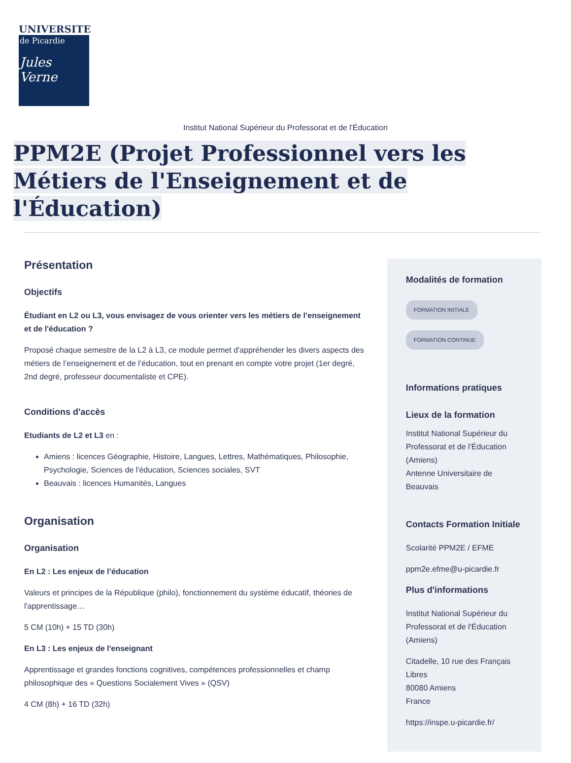UNIVERSITE
de Picardie
Jules Verne
Institut National Supérieur du Professorat et de l'Éducation
PPM2E (Projet Professionnel vers les Métiers de l'Enseignement et de l'Éducation)
Présentation
Objectifs
Étudiant en L2 ou L3, vous envisagez de vous orienter vers les métiers de l’enseignement et de l'éducation ?
Proposé chaque semestre de la L2 à L3, ce module permet d'appréhender les divers aspects des métiers de l’enseignement et de l’éducation, tout en prenant en compte votre projet (1er degré, 2nd degré, professeur documentaliste et CPE).
Conditions d'accès
Etudiants de L2 et L3 en :
Amiens : licences Géographie, Histoire, Langues, Lettres, Mathématiques, Philosophie, Psychologie, Sciences de l'éducation, Sciences sociales, SVT
Beauvais : licences Humanités, Langues
Organisation
Organisation
En L2 : Les enjeux de l’éducation
Valeurs et principes de la République (philo), fonctionnement du système éducatif, théories de l'apprentissage…
5 CM (10h) + 15 TD (30h)
En L3 : Les enjeux de l'enseignant
Apprentissage et grandes fonctions cognitives, compétences professionnelles et champ philosophique des « Questions Socialement Vives » (QSV)
4 CM (8h) + 16 TD (32h)
Modalités de formation
FORMATION INITIALE
FORMATION CONTINUE
Informations pratiques
Lieux de la formation
Institut National Supérieur du Professorat et de l'Éducation (Amiens)
Antenne Universitaire de Beauvais
Contacts Formation Initiale
Scolarité PPM2E / EFME
ppm2e.efme@u-picardie.fr
Plus d'informations
Institut National Supérieur du Professorat et de l'Éducation (Amiens)
Citadelle, 10 rue des Français Libres
80080 Amiens
France
https://inspe.u-picardie.fr/